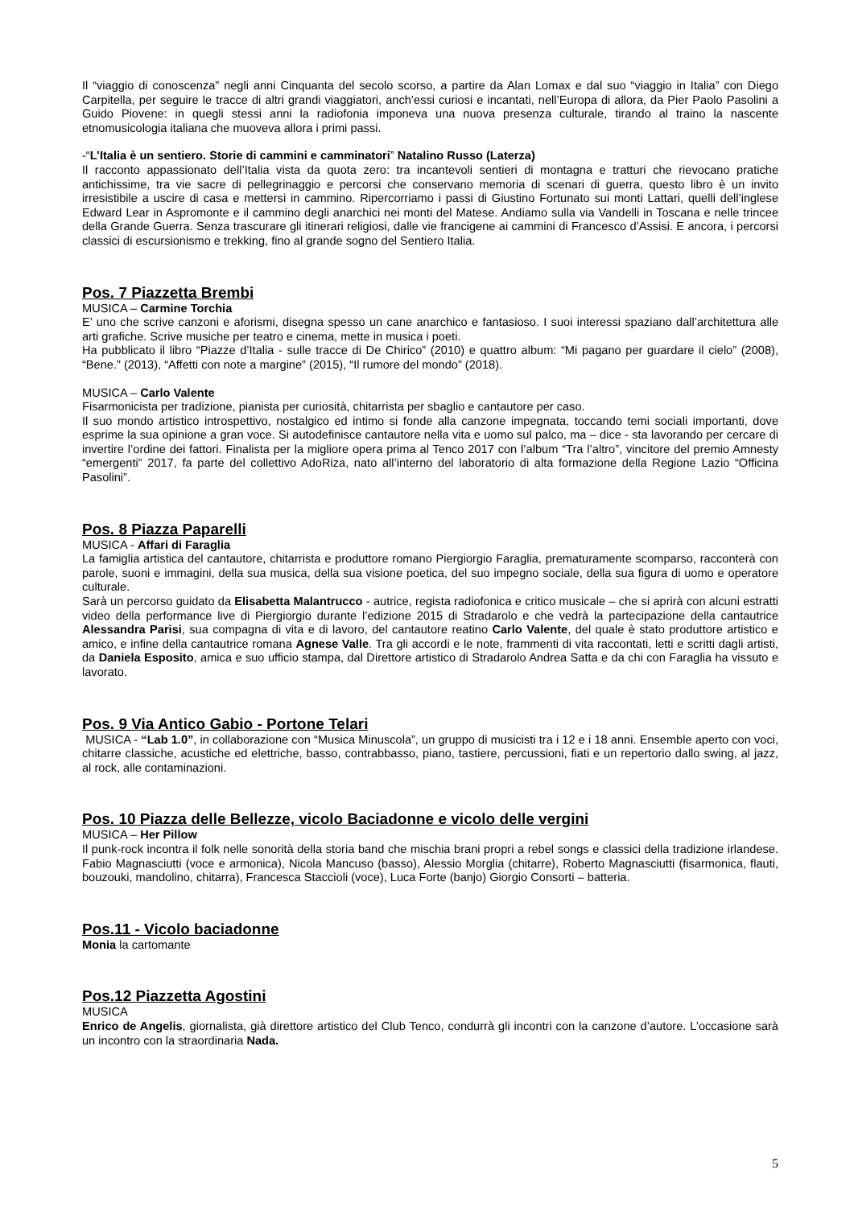Il “viaggio di conoscenza” negli anni Cinquanta del secolo scorso, a partire da Alan Lomax e dal suo “viaggio in Italia” con Diego Carpitella, per seguire le tracce di altri grandi viaggiatori, anch’essi curiosi e incantati, nell’Europa di allora, da Pier Paolo Pasolini a Guido Piovene: in quegli stessi anni la radiofonia imponeva una nuova presenza culturale, tirando al traino la nascente etnomusicologia italiana che muoveva allora i primi passi.
-“L’Italia è un sentiero. Storie di cammini e camminatori” Natalino Russo (Laterza)
Il racconto appassionato dell’Italia vista da quota zero: tra incantevoli sentieri di montagna e tratturi che rievocano pratiche antichissime, tra vie sacre di pellegrinaggio e percorsi che conservano memoria di scenari di guerra, questo libro è un invito irresistibile a uscire di casa e mettersi in cammino. Ripercorriamo i passi di Giustino Fortunato sui monti Lattari, quelli dell’inglese Edward Lear in Aspromonte e il cammino degli anarchici nei monti del Matese. Andiamo sulla via Vandelli in Toscana e nelle trincee della Grande Guerra. Senza trascurare gli itinerari religiosi, dalle vie francigene ai cammini di Francesco d’Assisi. E ancora, i percorsi classici di escursionismo e trekking, fino al grande sogno del Sentiero Italia.
Pos. 7 Piazzetta Brembi
MUSICA – Carmine Torchia
E’ uno che scrive canzoni e aforismi, disegna spesso un cane anarchico e fantasioso. I suoi interessi spaziano dall’architettura alle arti grafiche. Scrive musiche per teatro e cinema, mette in musica i poeti.
Ha pubblicato il libro “Piazze d’Italia - sulle tracce di De Chirico” (2010) e quattro album: “Mi pagano per guardare il cielo” (2008), “Bene.” (2013), “Affetti con note a margine” (2015), “Il rumore del mondo” (2018).
MUSICA – Carlo Valente
Fisarmonicista per tradizione, pianista per curiosità, chitarrista per sbaglio e cantautore per caso.
Il suo mondo artistico introspettivo, nostalgico ed intimo si fonde alla canzone impegnata, toccando temi sociali importanti, dove esprime la sua opinione a gran voce. Si autodefinisce cantautore nella vita e uomo sul palco, ma – dice - sta lavorando per cercare di invertire l’ordine dei fattori. Finalista per la migliore opera prima al Tenco 2017 con l’album “Tra l’altro”, vincitore del premio Amnesty “emergenti” 2017, fa parte del collettivo AdoRiza, nato all’interno del laboratorio di alta formazione della Regione Lazio “Officina Pasolini”.
Pos. 8 Piazza Paparelli
MUSICA - Affari di Faraglia
La famiglia artistica del cantautore, chitarrista e produttore romano Piergiorgio Faraglia, prematuramente scomparso, racconterà con parole, suoni e immagini, della sua musica, della sua visione poetica, del suo impegno sociale, della sua figura di uomo e operatore culturale.
Sarà un percorso guidato da Elisabetta Malantrucco - autrice, regista radiofonica e critico musicale – che si aprirà con alcuni estratti video della performance live di Piergiorgio durante l’edizione 2015 di Stradarolo e che vedrà la partecipazione della cantautrice Alessandra Parisi, sua compagna di vita e di lavoro, del cantautore reatino Carlo Valente, del quale è stato produttore artistico e amico, e infine della cantautrice romana Agnese Valle. Tra gli accordi e le note, frammenti di vita raccontati, letti e scritti dagli artisti, da Daniela Esposito, amica e suo ufficio stampa, dal Direttore artistico di Stradarolo Andrea Satta e da chi con Faraglia ha vissuto e lavorato.
Pos. 9 Via Antico Gabio - Portone Telari
MUSICA - “Lab 1.0”, in collaborazione con “Musica Minuscola”, un gruppo di musicisti tra i 12 e i 18 anni. Ensemble aperto con voci, chitarre classiche, acustiche ed elettriche, basso, contrabbasso, piano, tastiere, percussioni, fiati e un repertorio dallo swing, al jazz, al rock, alle contaminazioni.
Pos. 10 Piazza delle Bellezze, vicolo Baciadonne e vicolo delle vergini
MUSICA – Her Pillow
Il punk-rock incontra il folk nelle sonorità della storia band che mischia brani propri a rebel songs e classici della tradizione irlandese. Fabio Magnasciutti (voce e armonica), Nicola Mancuso (basso), Alessio Morglia (chitarre), Roberto Magnasciutti (fisarmonica, flauti, bouzouki, mandolino, chitarra), Francesca Staccioli (voce), Luca Forte (banjo) Giorgio Consorti – batteria.
Pos.11 - Vicolo baciadonne
Monia la cartomante
Pos.12 Piazzetta Agostini
MUSICA
Enrico de Angelis, giornalista, già direttore artistico del Club Tenco, condurrà gli incontri con la canzone d’autore. L’occasione sarà un incontro con la straordinaria Nada.
5